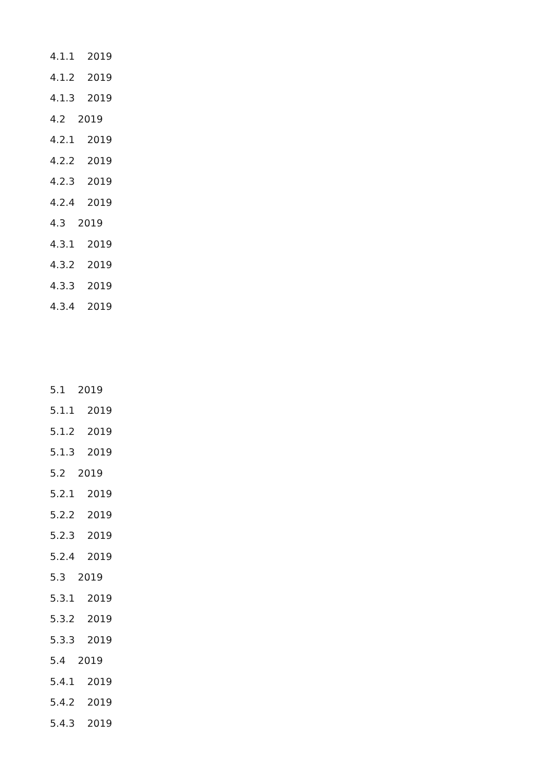4.1.1 2019
4.1.2 2019
4.1.3 2019
4.2 2019
4.2.1 2019
4.2.2 2019
4.2.3 2019
4.2.4 2019
4.3 2019
4.3.1 2019
4.3.2 2019
4.3.3 2019
4.3.4 2019
5.1 2019
5.1.1 2019
5.1.2 2019
5.1.3 2019
5.2 2019
5.2.1 2019
5.2.2 2019
5.2.3 2019
5.2.4 2019
5.3 2019
5.3.1 2019
5.3.2 2019
5.3.3 2019
5.4 2019
5.4.1 2019
5.4.2 2019
5.4.3 2019